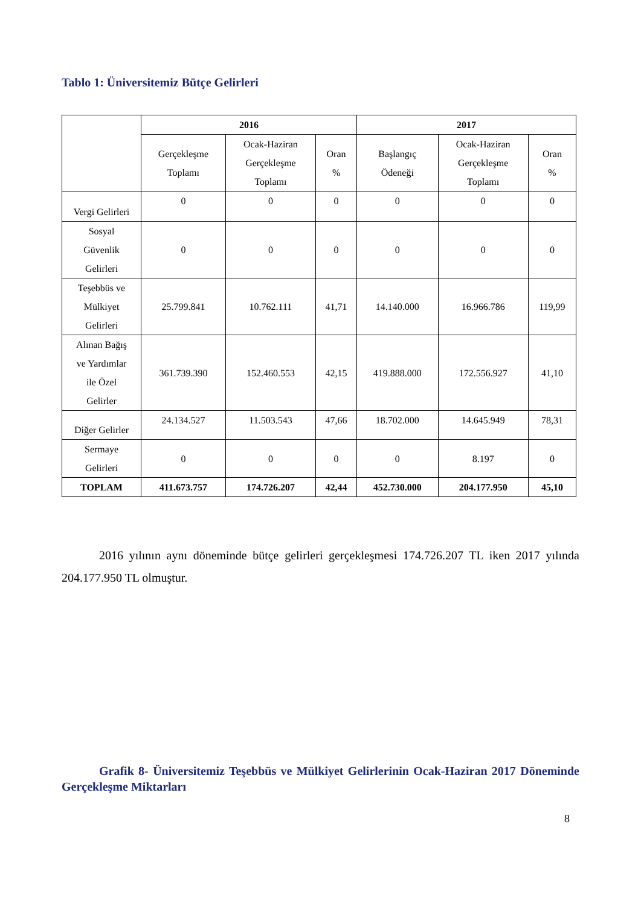Tablo 1: Üniversitemiz Bütçe Gelirleri
| | 2016 | | | 2017 | | |
| --- | --- | --- | --- | --- | --- | --- |
| | Gerçekleşme Toplamı | Ocak-Haziran Gerçekleşme Toplamı | Oran % | Başlangıç Ödeneği | Ocak-Haziran Gerçekleşme Toplamı | Oran % |
| Vergi Gelirleri | 0 | 0 | 0 | 0 | 0 | 0 |
| Sosyal Güvenlik Gelirleri | 0 | 0 | 0 | 0 | 0 | 0 |
| Teşebbüs ve Mülkiyet Gelirleri | 25.799.841 | 10.762.111 | 41,71 | 14.140.000 | 16.966.786 | 119,99 |
| Alınan Bağış ve Yardımlar ile Özel Gelirler | 361.739.390 | 152.460.553 | 42,15 | 419.888.000 | 172.556.927 | 41,10 |
| Diğer Gelirler | 24.134.527 | 11.503.543 | 47,66 | 18.702.000 | 14.645.949 | 78,31 |
| Sermaye Gelirleri | 0 | 0 | 0 | 0 | 8.197 | 0 |
| TOPLAM | 411.673.757 | 174.726.207 | 42,44 | 452.730.000 | 204.177.950 | 45,10 |
2016 yılının aynı döneminde bütçe gelirleri gerçekleşmesi 174.726.207 TL iken 2017 yılında 204.177.950 TL olmuştur.
Grafik 8- Üniversitemiz Teşebbüs ve Mülkiyet Gelirlerinin Ocak-Haziran 2017 Döneminde Gerçekleşme Miktarları
8